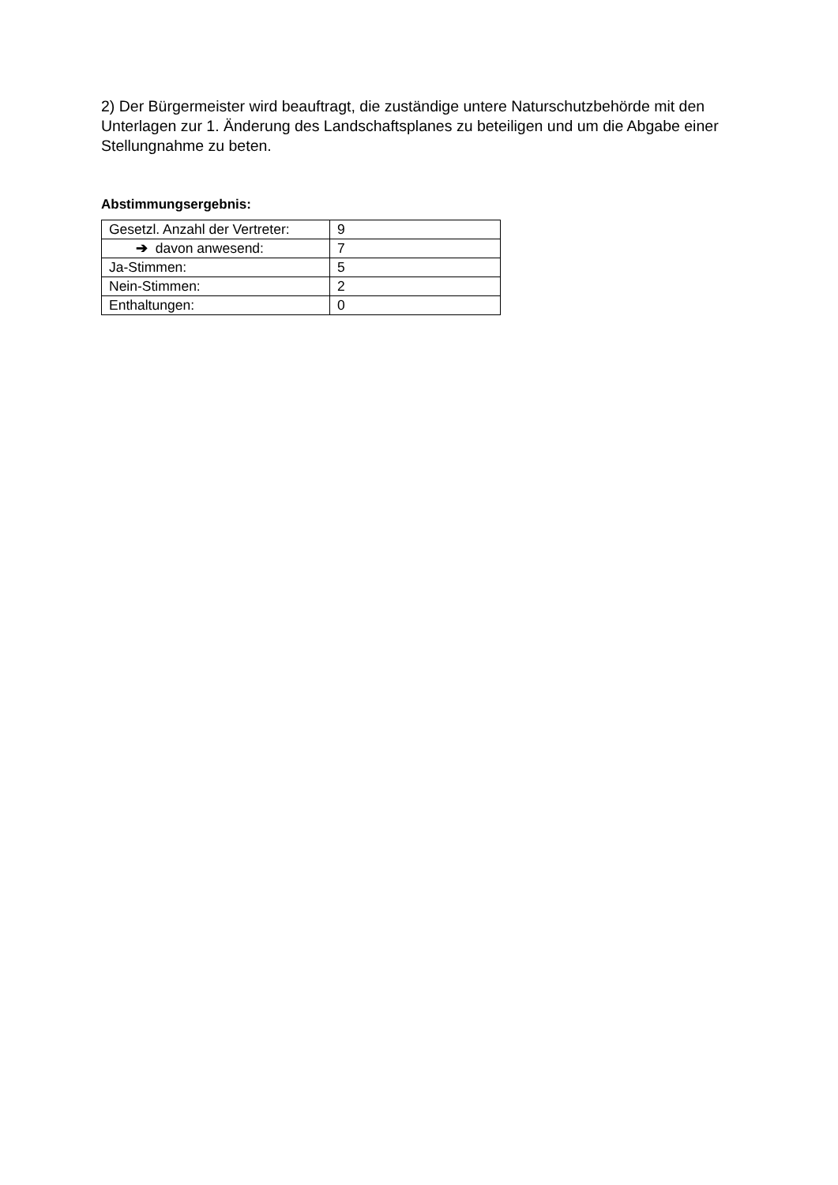2) Der Bürgermeister wird beauftragt, die zuständige untere Naturschutzbehörde mit den Unterlagen zur 1. Änderung des Landschaftsplanes zu beteiligen und um die Abgabe einer Stellungnahme zu beten.
Abstimmungsergebnis:
| Gesetzl. Anzahl der Vertreter: | 9 |
| ➔ davon anwesend: | 7 |
| Ja-Stimmen: | 5 |
| Nein-Stimmen: | 2 |
| Enthaltungen: | 0 |